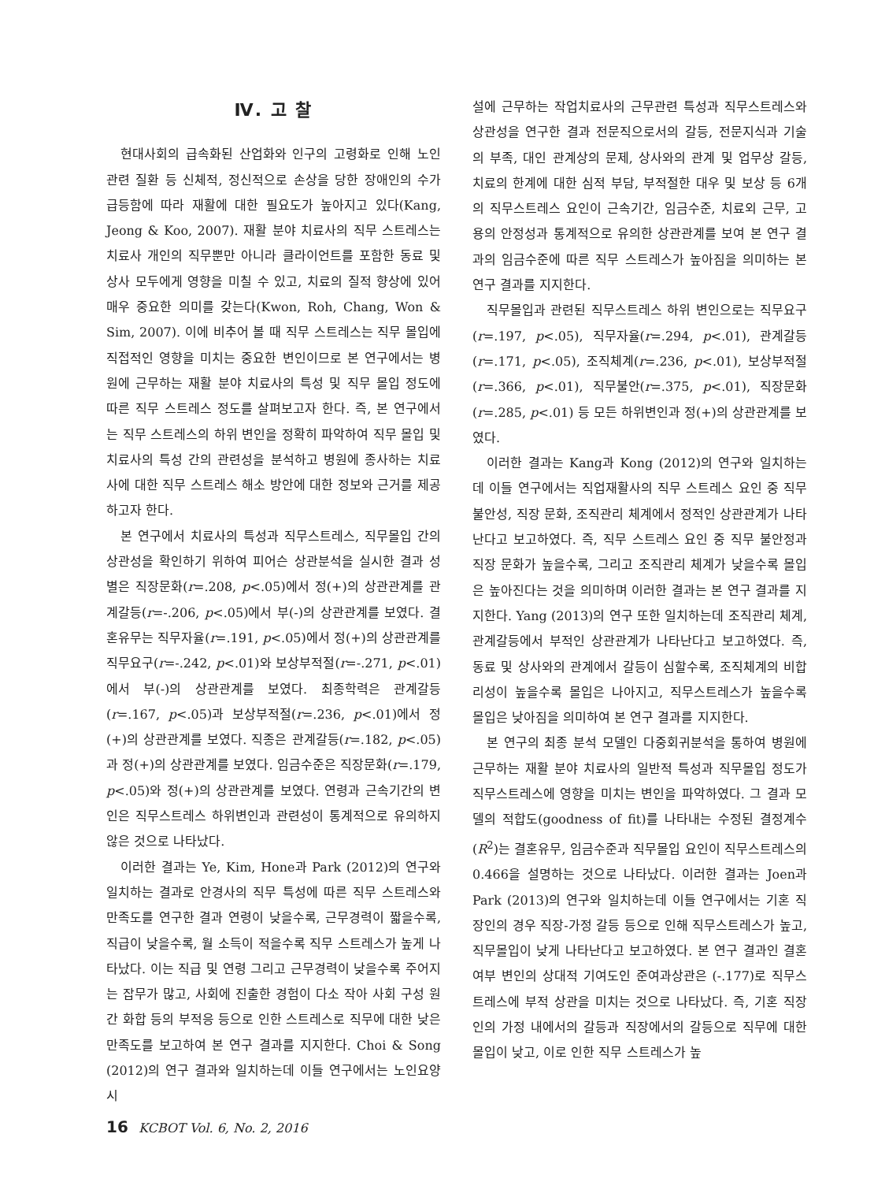Ⅳ. 고 찰
현대사회의 급속화된 산업화와 인구의 고령화로 인해 노인 관련 질환 등 신체적, 정신적으로 손상을 당한 장애인의 수가 급등함에 따라 재활에 대한 필요도가 높아지고 있다(Kang, Jeong & Koo, 2007). 재활 분야 치료사의 직무 스트레스는 치료사 개인의 직무뿐만 아니라 클라이언트를 포함한 동료 및 상사 모두에게 영향을 미칠 수 있고, 치료의 질적 향상에 있어 매우 중요한 의미를 갖는다(Kwon, Roh, Chang, Won & Sim, 2007). 이에 비추어 볼 때 직무 스트레스는 직무 몰입에 직접적인 영향을 미치는 중요한 변인이므로 본 연구에서는 병원에 근무하는 재활 분야 치료사의 특성 및 직무 몰입 정도에 따른 직무 스트레스 정도를 살펴보고자 한다. 즉, 본 연구에서는 직무 스트레스의 하위 변인을 정확히 파악하여 직무 몰입 및 치료사의 특성 간의 관련성을 분석하고 병원에 종사하는 치료사에 대한 직무 스트레스 해소 방안에 대한 정보와 근거를 제공하고자 한다.
본 연구에서 치료사의 특성과 직무스트레스, 직무몰입 간의 상관성을 확인하기 위하여 피어슨 상관분석을 실시한 결과 성별은 직장문화(r=.208, p<.05)에서 정(+)의 상관관계를 관계갈등(r=-.206, p<.05)에서 부(-)의 상관관계를 보였다. 결혼유무는 직무자율(r=.191, p<.05)에서 정(+)의 상관관계를 직무요구(r=-.242, p<.01)와 보상부적절(r=-.271, p<.01)에서 부(-)의 상관관계를 보였다. 최종학력은 관계갈등(r=.167, p<.05)과 보상부적절(r=.236, p<.01)에서 정(+)의 상관관계를 보였다. 직종은 관계갈등(r=.182, p<.05)과 정(+)의 상관관계를 보였다. 임금수준은 직장문화(r=.179, p<.05)와 정(+)의 상관관계를 보였다. 연령과 근속기간의 변인은 직무스트레스 하위변인과 관련성이 통계적으로 유의하지 않은 것으로 나타났다.
이러한 결과는 Ye, Kim, Hone과 Park (2012)의 연구와 일치하는 결과로 안경사의 직무 특성에 따른 직무 스트레스와 만족도를 연구한 결과 연령이 낮을수록, 근무경력이 짧을수록, 직급이 낮을수록, 월 소득이 적을수록 직무 스트레스가 높게 나타났다. 이는 직급 및 연령 그리고 근무경력이 낮을수록 주어지는 잡무가 많고, 사회에 진출한 경험이 다소 작아 사회 구성 원간 화합 등의 부적응 등으로 인한 스트레스로 직무에 대한 낮은 만족도를 보고하여 본 연구 결과를 지지한다. Choi & Song (2012)의 연구 결과와 일치하는데 이들 연구에서는 노인요양시
설에 근무하는 작업치료사의 근무관련 특성과 직무스트레스와 상관성을 연구한 결과 전문직으로서의 갈등, 전문지식과 기술의 부족, 대인 관계상의 문제, 상사와의 관계 및 업무상 갈등, 치료의 한계에 대한 심적 부담, 부적절한 대우 및 보상 등 6개의 직무스트레스 요인이 근속기간, 임금수준, 치료외 근무, 고용의 안정성과 통계적으로 유의한 상관관계를 보여 본 연구 결과의 임금수준에 따른 직무 스트레스가 높아짐을 의미하는 본 연구 결과를 지지한다.
직무몰입과 관련된 직무스트레스 하위 변인으로는 직무요구(r=.197, p<.05), 직무자율(r=.294, p<.01), 관계갈등(r=.171, p<.05), 조직체계(r=.236, p<.01), 보상부적절(r=.366, p<.01), 직무불안(r=.375, p<.01), 직장문화(r=.285, p<.01) 등 모든 하위변인과 정(+)의 상관관계를 보였다.
이러한 결과는 Kang과 Kong (2012)의 연구와 일치하는데 이들 연구에서는 직업재활사의 직무 스트레스 요인 중 직무 불안성, 직장 문화, 조직관리 체계에서 정적인 상관관계가 나타난다고 보고하였다. 즉, 직무 스트레스 요인 중 직무 불안정과 직장 문화가 높을수록, 그리고 조직관리 체계가 낮을수록 몰입은 높아진다는 것을 의미하며 이러한 결과는 본 연구 결과를 지지한다. Yang (2013)의 연구 또한 일치하는데 조직관리 체계, 관계갈등에서 부적인 상관관계가 나타난다고 보고하였다. 즉, 동료 및 상사와의 관계에서 갈등이 심할수록, 조직체계의 비합리성이 높을수록 몰입은 나아지고, 직무스트레스가 높을수록 몰입은 낮아짐을 의미하여 본 연구 결과를 지지한다.
본 연구의 최종 분석 모델인 다중회귀분석을 통하여 병원에 근무하는 재활 분야 치료사의 일반적 특성과 직무몰입 정도가 직무스트레스에 영향을 미치는 변인을 파악하였다. 그 결과 모델의 적합도(goodness of fit)를 나타내는 수정된 결정계수(R<sup>2</sup>)는 결혼유무, 임금수준과 직무몰입 요인이 직무스트레스의 0.466을 설명하는 것으로 나타났다. 이러한 결과는 Joen과 Park (2013)의 연구와 일치하는데 이들 연구에서는 기혼 직장인의 경우 직장-가정 갈등 등으로 인해 직무스트레스가 높고, 직무몰입이 낮게 나타난다고 보고하였다. 본 연구 결과인 결혼여부 변인의 상대적 기여도인 준여과상관은 (-.177)로 직무스트레스에 부적 상관을 미치는 것으로 나타났다. 즉, 기혼 직장인의 가정 내에서의 갈등과 직장에서의 갈등으로 직무에 대한 몰입이 낮고, 이로 인한 직무 스트레스가 높
16 KCBOT Vol. 6, No. 2, 2016